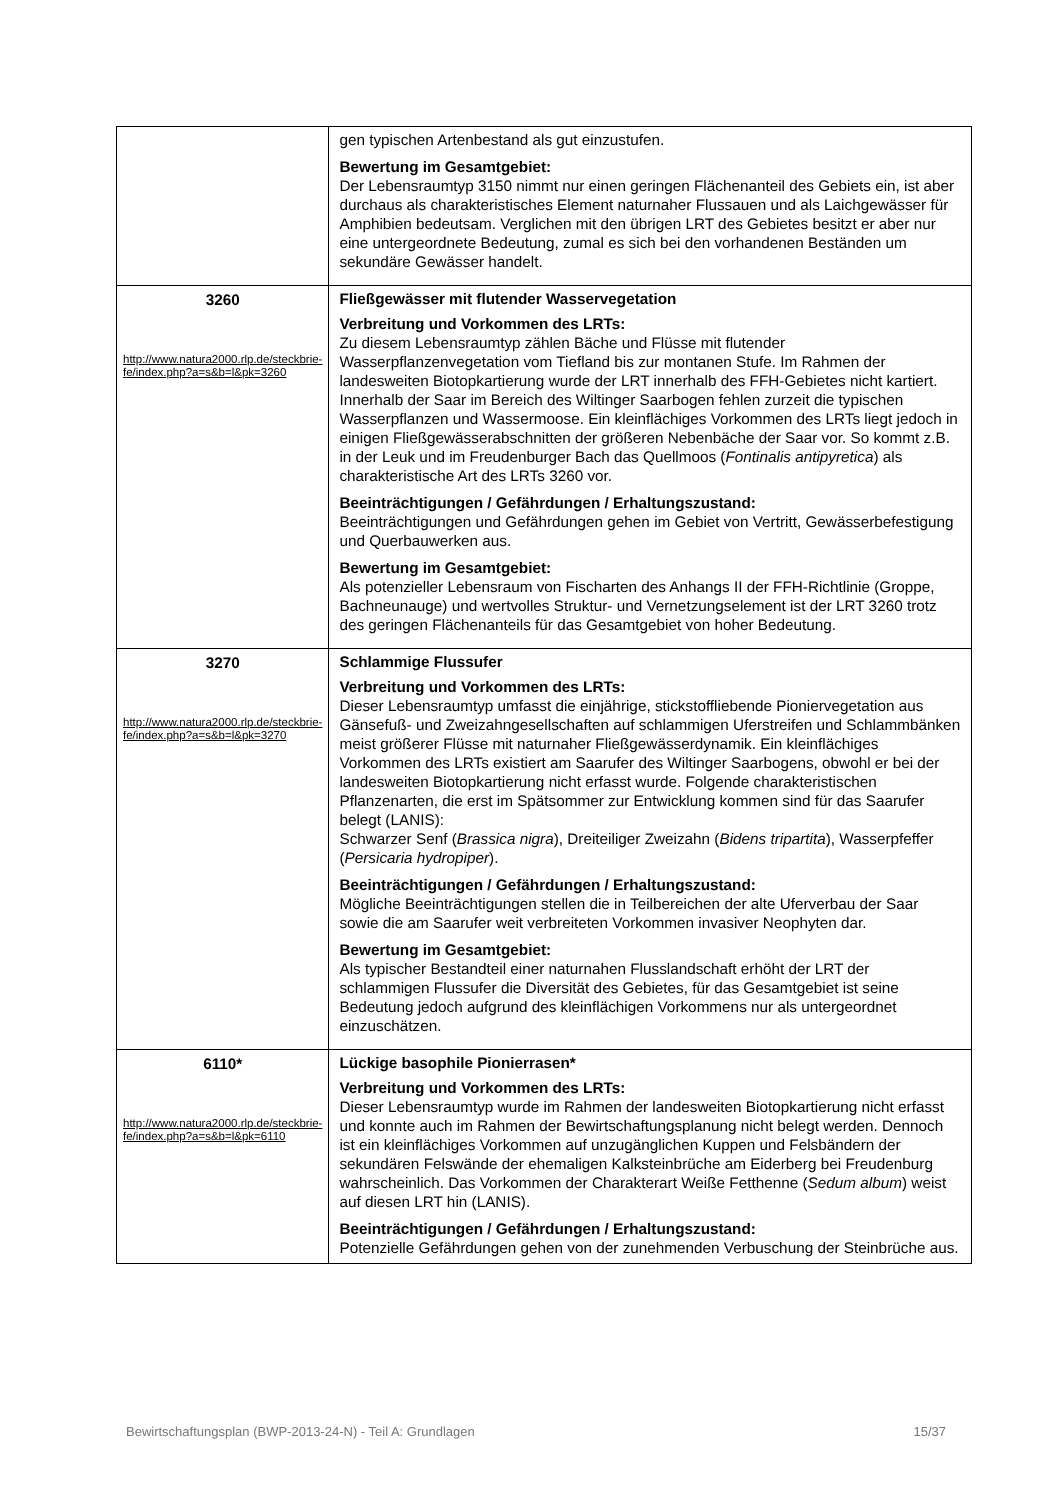| | gen typischen Artenbestand als gut einzustufen. Bewertung im Gesamtgebiet: Der Lebensraumtyp 3150 nimmt nur einen geringen Flächenanteil des Gebiets ein, ist aber durchaus als charakteristisches Element naturnaher Flussauen und als Laichgewässer für Amphibien bedeutsam. Verglichen mit den übrigen LRT des Gebietes besitzt er aber nur eine untergeordnete Bedeutung, zumal es sich bei den vorhandenen Beständen um sekundäre Gewässer handelt. |
| 3260 http://www.natura2000.rlp.de/steckbrie-fe/index.php?a=s&b=l&pk=3260 | Fließgewässer mit flutender Wasservegetation Verbreitung und Vorkommen des LRTs: Zu diesem Lebensraumtyp zählen Bäche und Flüsse mit flutender Wasserpflanzenvegetation vom Tiefland bis zur montanen Stufe. Im Rahmen der landesweiten Biotopkartierung wurde der LRT innerhalb des FFH-Gebietes nicht kartiert. Innerhalb der Saar im Bereich des Wiltinger Saarbogen fehlen zurzeit die typischen Wasserpflanzen und Wassermoose. Ein kleinflächiges Vorkommen des LRTs liegt jedoch in einigen Fließgewässerabschnitten der größeren Nebenbäche der Saar vor. So kommt z.B. in der Leuk und im Freudenburger Bach das Quellmoos ( Fontinalis antipyretica ) als charakteristische Art des LRTs 3260 vor. Beeinträchtigungen / Gefährdungen / Erhaltungszustand: Beeinträchtigungen und Gefährdungen gehen im Gebiet von Vertritt, Gewässerbefestigung und Querbauwerken aus. Bewertung im Gesamtgebiet: Als potenzieller Lebensraum von Fischarten des Anhangs II der FFH-Richtlinie (Groppe, Bachneunauge) und wertvolles Struktur- und Vernetzungselement ist der LRT 3260 trotz des geringen Flächenanteils für das Gesamtgebiet von hoher Bedeutung. |
| 3270 http://www.natura2000.rlp.de/steckbrie-fe/index.php?a=s&b=l&pk=3270 | Schlammige Flussufer Verbreitung und Vorkommen des LRTs: Dieser Lebensraumtyp umfasst die einjährige, stickstoffliebende Pioniervegetation aus Gänsefuß- und Zweizahngesellschaften auf schlammigen Uferstreifen und Schlammbänken meist größerer Flüsse mit naturnaher Fließgewässerdynamik. Ein kleinflächiges Vorkommen des LRTs existiert am Saarufer des Wiltinger Saarbogens, obwohl er bei der landesweiten Biotopkartierung nicht erfasst wurde. Folgende charakteristischen Pflanzenarten, die erst im Spätsommer zur Entwicklung kommen sind für das Saarufer belegt (LANIS): Schwarzer Senf ( Brassica nigra ), Dreiteiliger Zweizahn ( Bidens tripartita ), Wasserpfeffer ( Persicaria hydropiper ). Beeinträchtigungen / Gefährdungen / Erhaltungszustand: Mögliche Beeinträchtigungen stellen die in Teilbereichen der alte Uferverbau der Saar sowie die am Saarufer weit verbreiteten Vorkommen invasiver Neophyten dar. Bewertung im Gesamtgebiet: Als typischer Bestandteil einer naturnahen Flusslandschaft erhöht der LRT der schlammigen Flussufer die Diversität des Gebietes, für das Gesamtgebiet ist seine Bedeutung jedoch aufgrund des kleinflächigen Vorkommens nur als untergeordnet einzuschätzen. |
| 6110* http://www.natura2000.rlp.de/steckbrie-fe/index.php?a=s&b=l&pk=6110 | Lückige basophile Pionierrasen* Verbreitung und Vorkommen des LRTs: Dieser Lebensraumtyp wurde im Rahmen der landesweiten Biotopkartierung nicht erfasst und konnte auch im Rahmen der Bewirtschaftungsplanung nicht belegt werden. Dennoch ist ein kleinflächiges Vorkommen auf unzugänglichen Kuppen und Felsbändern der sekundären Felswände der ehemaligen Kalksteinbrüche am Eiderberg bei Freudenburg wahrscheinlich. Das Vorkommen der Charakterart Weiße Fetthenne ( Sedum album ) weist auf diesen LRT hin (LANIS). Beeinträchtigungen / Gefährdungen / Erhaltungszustand: Potenzielle Gefährdungen gehen von der zunehmenden Verbuschung der Steinbrüche aus. |
Bewirtschaftungsplan (BWP-2013-24-N) - Teil A: Grundlagen 15/37